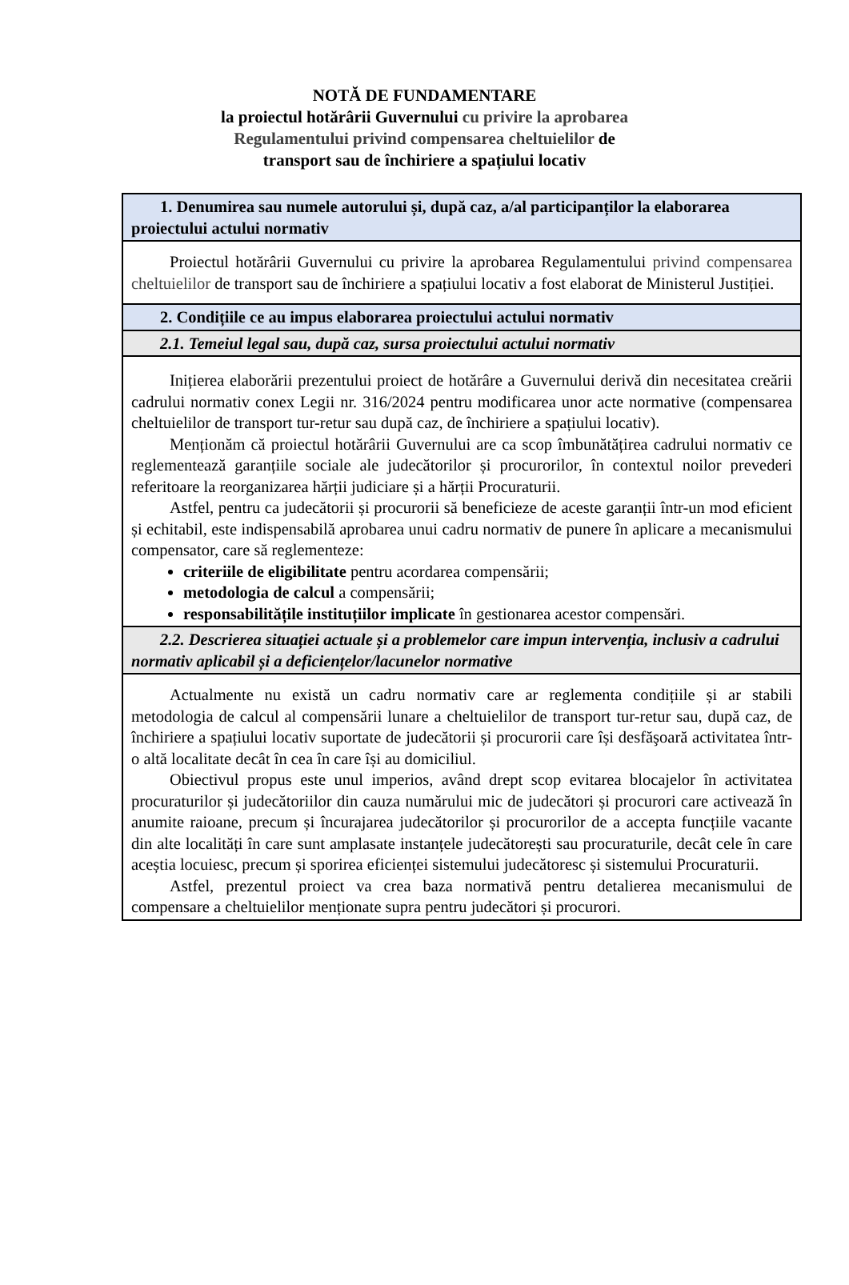NOTĂ DE FUNDAMENTARE
la proiectul hotărârii Guvernului cu privire la aprobarea
Regulamentului privind compensarea cheltuielilor de
transport sau de închiriere a spațiului locativ
| 1. Denumirea sau numele autorului și, după caz, a/al participanților la elaborarea proiectului actului normativ |
| --- |
| Proiectul hotărârii Guvernului cu privire la aprobarea Regulamentului privind compensarea cheltuielilor de transport sau de închiriere a spațiului locativ a fost elaborat de Ministerul Justiției. |
| 2. Condițiile ce au impus elaborarea proiectului actului normativ |
| 2.1. Temeiul legal sau, după caz, sursa proiectului actului normativ |
| Inițierea elaborării prezentului proiect de hotărâre a Guvernului derivă din necesitatea creării cadrului normativ conex Legii nr. 316/2024 pentru modificarea unor acte normative (compensarea cheltuielilor de transport tur-retur sau după caz, de închiriere a spațiului locativ). Menționăm că proiectul hotărârii Guvernului are ca scop îmbunătățirea cadrului normativ ce reglementează garanțiile sociale ale judecătorilor și procurorilor, în contextul noilor prevederi referitoare la reorganizarea hărții judiciare și a hărții Procuraturii. Astfel, pentru ca judecătorii și procurorii să beneficieze de aceste garanții într-un mod eficient și echitabil, este indispensabilă aprobarea unui cadru normativ de punere în aplicare a mecanismului compensator, care să reglementeze: criteriile de eligibilitate pentru acordarea compensării; metodologia de calcul a compensării; responsabilitățile instituțiilor implicate în gestionarea acestor compensări. |
| 2.2. Descrierea situației actuale și a problemelor care impun intervenția, inclusiv a cadrului normativ aplicabil și a deficiențelor/lacunelor normative |
| Actualmente nu există un cadru normativ care ar reglementa condițiile și ar stabili metodologia de calcul al compensării lunare a cheltuielilor de transport tur-retur sau, după caz, de închiriere a spațiului locativ suportate de judecătorii și procurorii care își desfăşoară activitatea într-o altă localitate decât în cea în care își au domiciliul. Obiectivul propus este unul imperios, având drept scop evitarea blocajelor în activitatea procuraturilor și judecătoriilor din cauza numărului mic de judecători și procurori care activează în anumite raioane, precum și încurajarea judecătorilor și procurorilor de a accepta funcțiile vacante din alte localități în care sunt amplasate instanțele judecătorești sau procuraturile, decât cele în care aceștia locuiesc, precum și sporirea eficienței sistemului judecătoresc și sistemului Procuraturii. Astfel, prezentul proiect va crea baza normativă pentru detalierea mecanismului de compensare a cheltuielilor menționate supra pentru judecători și procurori. |